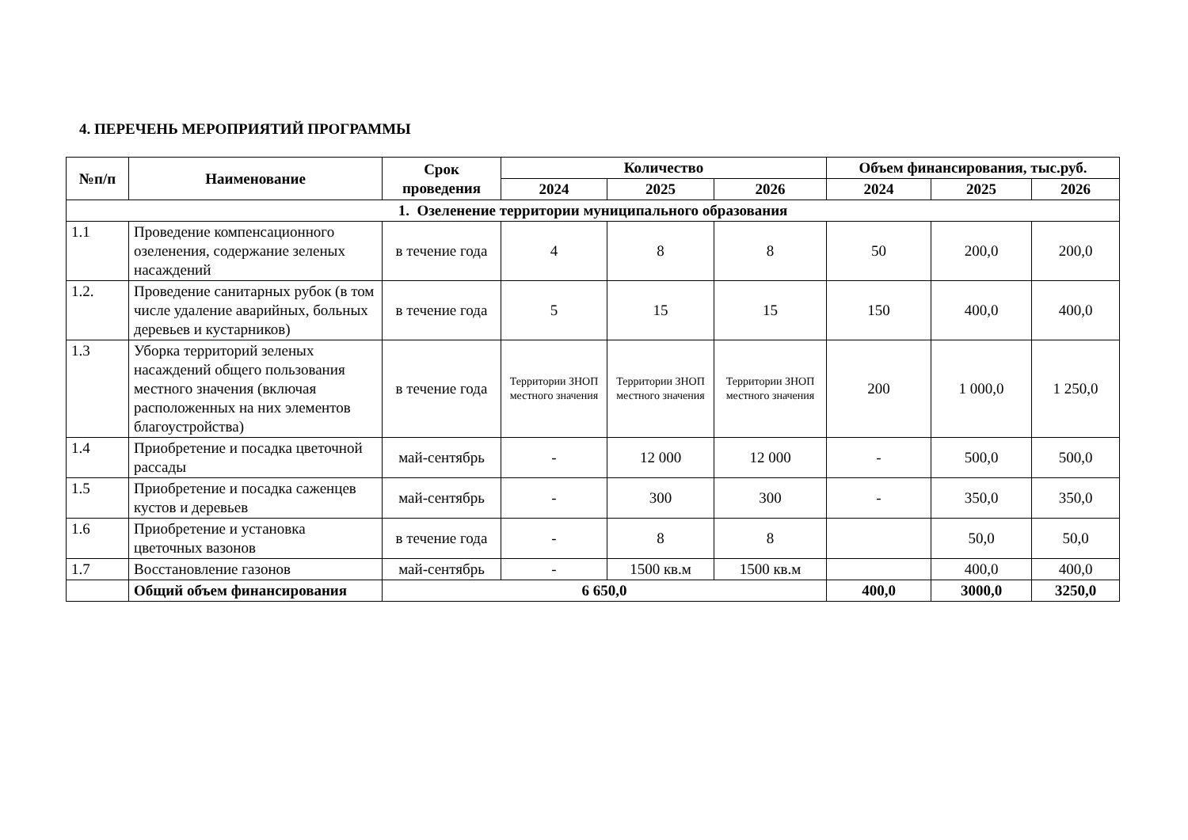4. ПЕРЕЧЕНЬ МЕРОПРИЯТИЙ ПРОГРАММЫ
| №п/п | Наименование | Срок проведения | Количество | | | Объем финансирования, тыс.руб. | | |
| --- | --- | --- | --- | --- | --- | --- | --- | --- |
| | | | 2024 | 2025 | 2026 | 2024 | 2025 | 2026 |
| 1. Озеленение территории муниципального образования | | | | | | | | |
| 1.1 | Проведение компенсационного озеленения, содержание зеленых насаждений | в течение года | 4 | 8 | 8 | 50 | 200,0 | 200,0 |
| 1.2. | Проведение санитарных рубок (в том числе удаление аварийных, больных деревьев и кустарников) | в течение года | 5 | 15 | 15 | 150 | 400,0 | 400,0 |
| 1.3 | Уборка территорий зеленых насаждений общего пользования местного значения (включая расположенных на них элементов благоустройства) | в течение года | Территории ЗНОП местного значения | Территории ЗНОП местного значения | Территории ЗНОП местного значения | 200 | 1 000,0 | 1 250,0 |
| 1.4 | Приобретение и посадка цветочной рассады | май-сентябрь | - | 12 000 | 12 000 | - | 500,0 | 500,0 |
| 1.5 | Приобретение и посадка саженцев кустов и деревьев | май-сентябрь | - | 300 | 300 | - | 350,0 | 350,0 |
| 1.6 | Приобретение и установка цветочных вазонов | в течение года | - | 8 | 8 | | 50,0 | 50,0 |
| 1.7 | Восстановление газонов | май-сентябрь | - | 1500 кв.м | 1500 кв.м | | 400,0 | 400,0 |
| | Общий объем финансирования | 6 650,0 | | | | 400,0 | 3000,0 | 3250,0 |